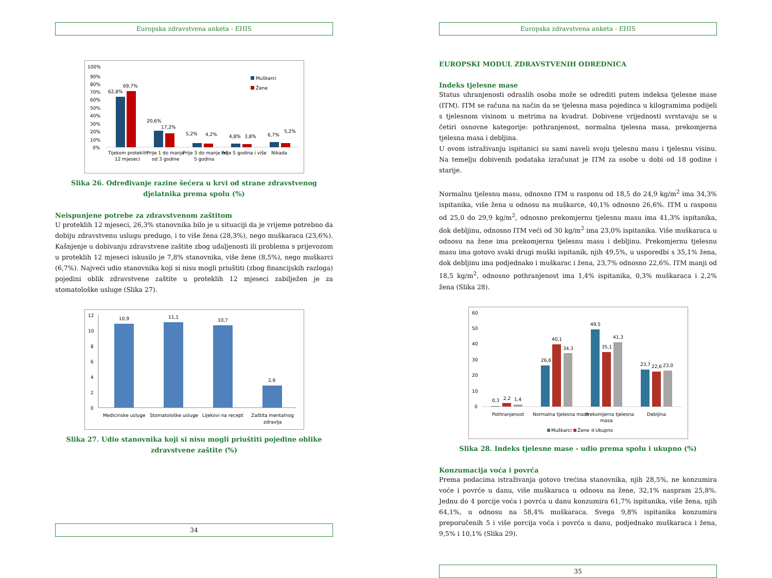Europska zdravstvena anketa - EHIS
100%
90%
80%
70%
60%
50%
40%
30%
20%
10%
0%
62,8%
69,7%
20,6%
17,2%
5,2%
4,2%
4,8%
3,8%
6,7%
5,2%
Muškarci
Žene
Tijekom proteklih
12 mjeseci
Prije 1 do manje
od 3 godine
Prije 3 do manje od
5 godina
Prije 5 godina i više
Nikada
Slika 26. Određivanje razine šećera u krvi od strane zdravstvenog djelatnika prema spolu (%)
Neispunjene potrebe za zdravstvenom zaštitom
U proteklih 12 mjeseci, 26,3% stanovnika bilo je u situaciji da je vrijeme potrebno da dobiju zdravstvenu uslugu predugo, i to više žena (28,3%), nego muškaraca (23,6%). Kašnjenje u dobivanju zdravstvene zaštite zbog udaljenosti ili problema s prijevozom u proteklih 12 mjeseci iskusilo je 7,8% stanovnika, više žene (8,5%), nego muškarci (6,7%). Najveći udio stanovnika koji si nisu mogli priuštiti (zbog financijskih razloga) pojedini oblik zdravstvene zaštite u proteklih 12 mjeseci zabilježen je za stomatološke usluge (Slika 27).
12
10
8
6
4
2
0
10,9
11,1
10,7
2,9
Medicinske usluge
Stomatološke usluge
Lijekovi na recept
Zaštita mentalnog
zdravlja
Slika 27. Udio stanovnika koji si nisu mogli priuštiti pojedine oblike zdravstvene zaštite (%)
34
Europska zdravstvena anketa - EHIS
EUROPSKI MODUL ZDRAVSTVENIH ODREDNICA
Indeks tjelesne mase
Status uhranjenosti odraslih osoba može se odrediti putem indeksa tjelesne mase (ITM). ITM se računa na način da se tjelesna masa pojedinca u kilogramima podijeli s tjelesnom visinom u metrima na kvadrat. Dobivene vrijednosti svrstavaju se u četiri osnovne kategorije: pothranjenost, normalna tjelesna masa, prekomjerna tjelesna masa i debljina.
U ovom istraživanju ispitanici su sami naveli svoju tjelesnu masu i tjelesnu visinu. Na temelju dobivenih podataka izračunat je ITM za osobe u dobi od 18 godine i starije.
Normalnu tjelesnu masu, odnosno ITM u rasponu od 18,5 do 24,9 kg/m<sup>2</sup> ima 34,3% ispitanika, više žena u odnosu na muškarce, 40,1% odnosno 26,6%. ITM u rasponu od 25,0 do 29,9 kg/m<sup>2</sup>, odnosno prekomjernu tjelesnu masu ima 41,3% ispitanika, dok debljinu, odnosno ITM veći od 30 kg/m<sup>2</sup> ima 23,0% ispitanika. Više muškaraca u odnosu na žene ima prekomjernu tjelesnu masu i debljinu. Prekomjernu tjelesnu masu ima gotovo svaki drugi muški ispitanik, njih 49,5%, u usporedbi s 35,1% žena, dok debljinu ima podjednako i muškarac i žena, 23,7% odnosno 22,6%. ITM manji od 18,5 kg/m<sup>2</sup>, odnosno pothranjenost ima 1,4% ispitanika, 0,3% muškaraca i 2,2% žena (Slika 28).
60
50
40
30
20
10
0
0,3
2,2
1,4
26,6
40,1
34,3
49,5
35,1
41,3
23,7
22,6
23,0
Pothranjenost
Normalna tjelesna masa
Prekomjerna tjelesna
masa
Debljina
Muškarci
Žene
Ukupno
Slika 28. Indeks tjelesne mase - udio prema spolu i ukupno (%)
Konzumacija voća i povrća
Prema podacima istraživanja gotovo trećina stanovnika, njih 28,5%, ne konzumira voće i povrće u danu, više muškaraca u odnosu na žene, 32,1% naspram 25,8%. Jednu do 4 porcije voća i povrća u danu konzumira 61,7% ispitanika, više žena, njih 64,1%, u odnosu na 58,4% muškaraca. Svega 9,8% ispitanika konzumira preporučenih 5 i više porcija voća i povrća u danu, podjednako muškaraca i žena, 9,5% i 10,1% (Slika 29).
35